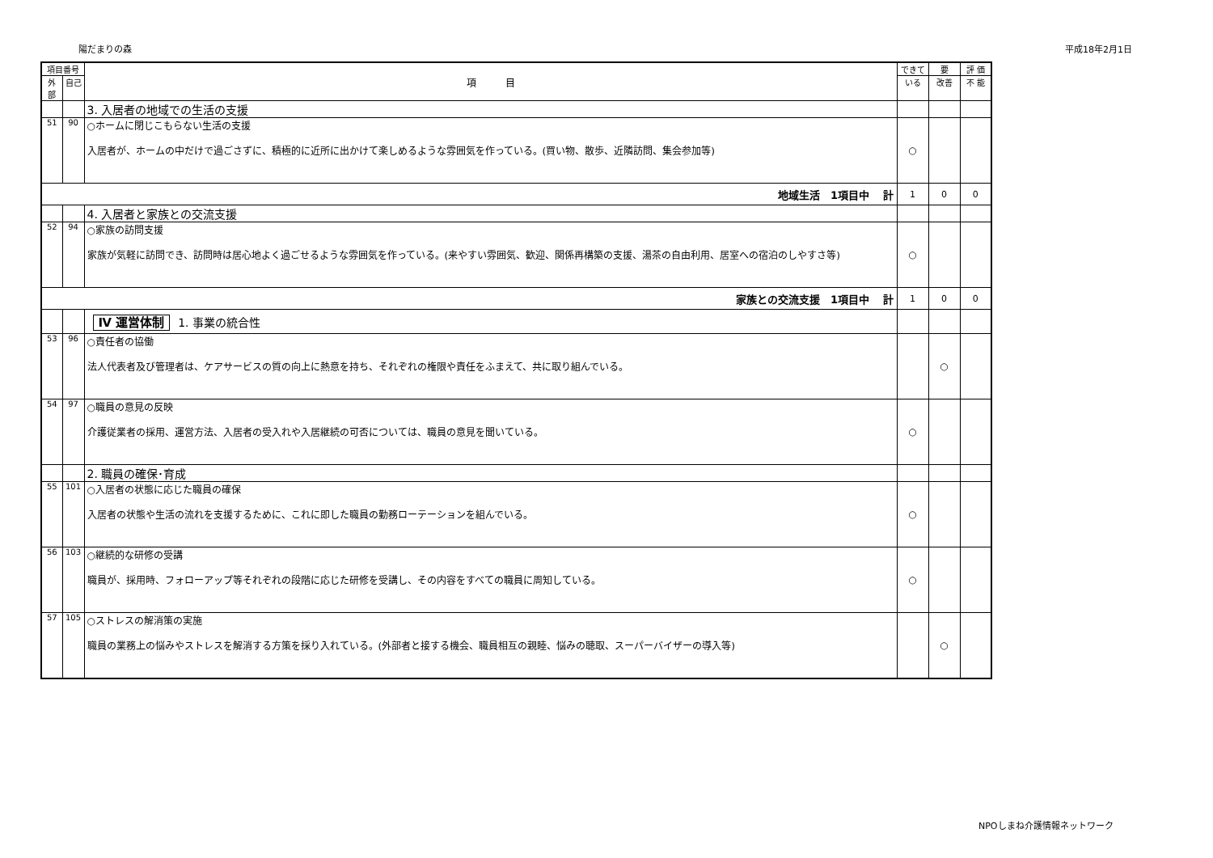陽だまりの森 平成18年2月1日
| 項目番号 | | 項 目 | できて | 要 | 評 価 |
| --- | --- | --- | --- | --- | --- |
| 外部 | 自己 | | いる | 改善 | 不 能 |
| | | 3. 入居者の地域での生活の支援 | | | |
| 51 | 90 | ○ホームに閉じこもらない生活の支援 入居者が、ホームの中だけで過ごさずに、積極的に近所に出かけて楽しめるような雰囲気を作っている。(買い物、散歩、近隣訪問、集会参加等) | ○ | | |
| 地域生活 1項目中 計 | | | 1 | 0 | 0 |
| | | 4. 入居者と家族との交流支援 | | | |
| 52 | 94 | ○家族の訪問支援 家族が気軽に訪問でき、訪問時は居心地よく過ごせるような雰囲気を作っている。(来やすい雰囲気、歓迎、関係再構築の支援、湯茶の自由利用、居室への宿泊のしやすさ等) | ○ | | |
| 家族との交流支援 1項目中 計 | | | 1 | 0 | 0 |
| | | Ⅳ 運営体制 1. 事業の統合性 | | | |
| 53 | 96 | ○責任者の協働 法人代表者及び管理者は、ケアサービスの質の向上に熱意を持ち、それぞれの権限や責任をふまえて、共に取り組んでいる。 | | ○ | |
| 54 | 97 | ○職員の意見の反映 介護従業者の採用、運営方法、入居者の受入れや入居継続の可否については、職員の意見を聞いている。 | ○ | | |
| | | 2. 職員の確保･育成 | | | |
| 55 | 101 | ○入居者の状態に応じた職員の確保 入居者の状態や生活の流れを支援するために、これに即した職員の勤務ローテーションを組んでいる。 | ○ | | |
| 56 | 103 | ○継続的な研修の受講 職員が、採用時、フォローアップ等それぞれの段階に応じた研修を受講し、その内容をすべての職員に周知している。 | ○ | | |
| 57 | 105 | ○ストレスの解消策の実施 職員の業務上の悩みやストレスを解消する方策を採り入れている。(外部者と接する機会、職員相互の親睦、悩みの聴取、スーパーバイザーの導入等) | | ○ | |
NPOしまね介護情報ネットワーク